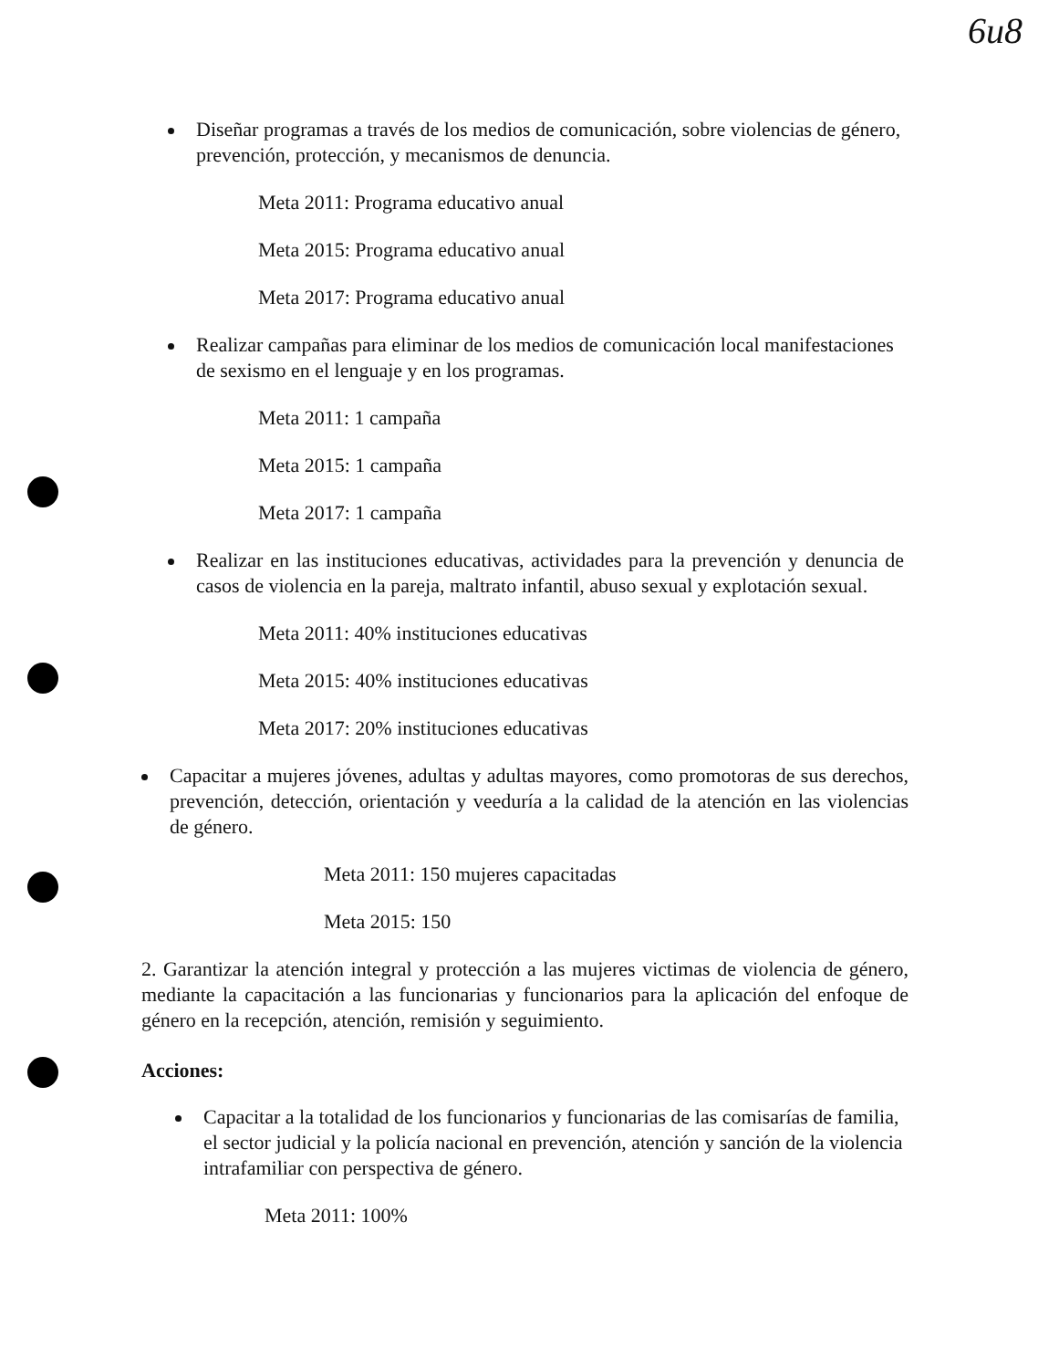6u8
Diseñar programas a través de los medios de comunicación, sobre violencias de género, prevención, protección, y mecanismos de denuncia.
Meta 2011: Programa educativo anual
Meta 2015: Programa educativo anual
Meta 2017: Programa educativo anual
Realizar campañas para eliminar de los medios de comunicación local manifestaciones de sexismo en el lenguaje y en los programas.
Meta 2011: 1 campaña
Meta 2015: 1 campaña
Meta 2017: 1 campaña
Realizar en las instituciones educativas, actividades para la prevención y denuncia de casos de violencia en la pareja, maltrato infantil, abuso sexual y explotación sexual.
Meta 2011: 40% instituciones educativas
Meta 2015: 40% instituciones educativas
Meta 2017: 20% instituciones educativas
Capacitar a mujeres jóvenes, adultas y adultas mayores, como promotoras de sus derechos, prevención, detección, orientación y veeduría a la calidad de la atención en las violencias de género.
Meta 2011: 150 mujeres capacitadas
Meta 2015: 150
2. Garantizar la atención integral y protección a las mujeres victimas de violencia de género, mediante la capacitación a las funcionarias y funcionarios para la aplicación del enfoque de género en la recepción, atención, remisión y seguimiento.
Acciones:
Capacitar a la totalidad de los funcionarios y funcionarias de las comisarías de familia, el sector judicial y la policía nacional en prevención, atención y sanción de la violencia intrafamiliar con perspectiva de género.
Meta 2011: 100%